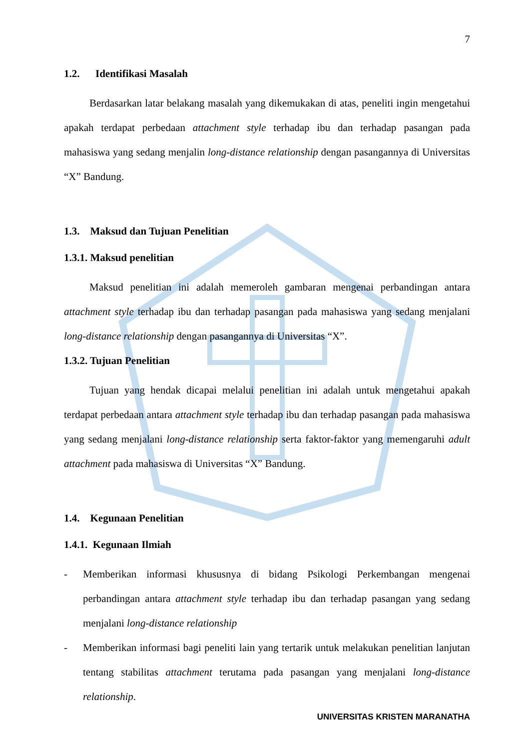7
1.2. Identifikasi Masalah
Berdasarkan latar belakang masalah yang dikemukakan di atas, peneliti ingin mengetahui apakah terdapat perbedaan attachment style terhadap ibu dan terhadap pasangan pada mahasiswa yang sedang menjalin long-distance relationship dengan pasangannya di Universitas “X” Bandung.
1.3. Maksud dan Tujuan Penelitian
1.3.1. Maksud penelitian
Maksud penelitian ini adalah memeroleh gambaran mengenai perbandingan antara attachment style terhadap ibu dan terhadap pasangan pada mahasiswa yang sedang menjalani long-distance relationship dengan pasangannya di Universitas “X”.
1.3.2. Tujuan Penelitian
Tujuan yang hendak dicapai melalui penelitian ini adalah untuk mengetahui apakah terdapat perbedaan antara attachment style terhadap ibu dan terhadap pasangan pada mahasiswa yang sedang menjalani long-distance relationship serta faktor-faktor yang memengaruhi adult attachment pada mahasiswa di Universitas “X” Bandung.
1.4. Kegunaan Penelitian
1.4.1. Kegunaan Ilmiah
- Memberikan informasi khususnya di bidang Psikologi Perkembangan mengenai perbandingan antara attachment style terhadap ibu dan terhadap pasangan yang sedang menjalani long-distance relationship
- Memberikan informasi bagi peneliti lain yang tertarik untuk melakukan penelitian lanjutan tentang stabilitas attachment terutama pada pasangan yang menjalani long-distance relationship.
UNIVERSITAS KRISTEN MARANATHA